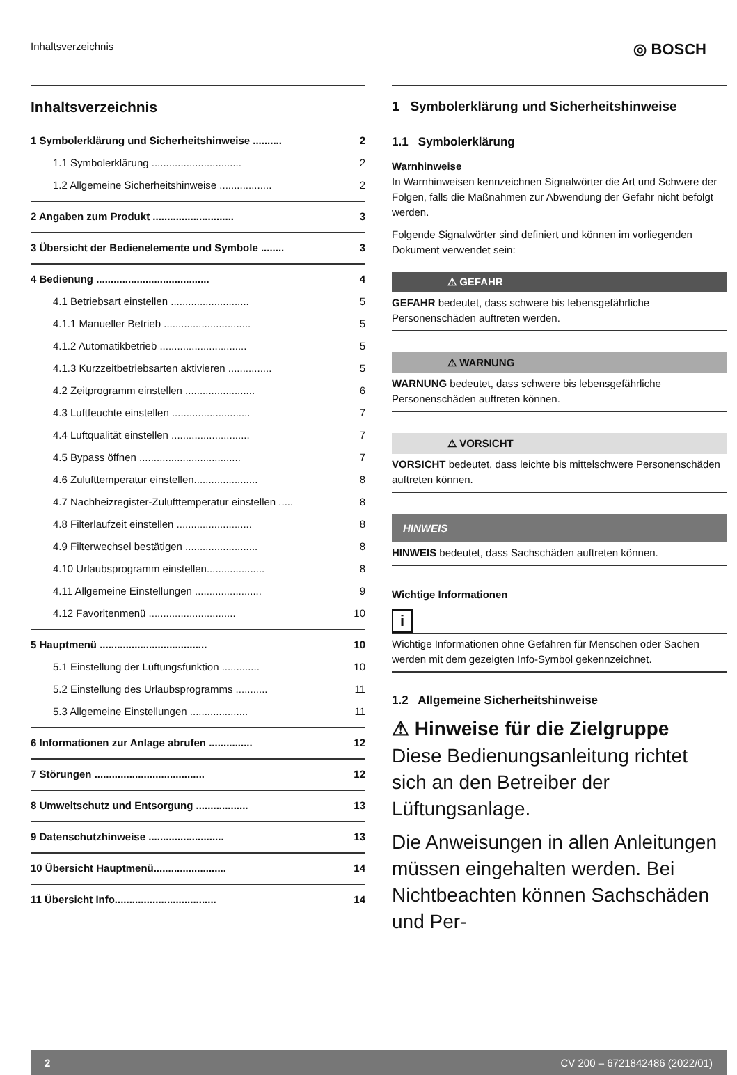Inhaltsverzeichnis ◎ BOSCH
Inhaltsverzeichnis
1 Symbolerklärung und Sicherheitshinweise .......... 2
1.1 Symbolerklärung ............................... 2
1.2 Allgemeine Sicherheitshinweise .................. 2
2 Angaben zum Produkt ............................ 3
3 Übersicht der Bedienelemente und Symbole ........ 3
4 Bedienung ....................................... 4
4.1 Betriebsart einstellen ........................... 5
4.1.1 Manueller Betrieb .............................. 5
4.1.2 Automatikbetrieb .............................. 5
4.1.3 Kurzzeitbetriebsarten aktivieren ............... 5
4.2 Zeitprogramm einstellen ........................ 6
4.3 Luftfeuchte einstellen ........................... 7
4.4 Luftqualität einstellen ........................... 7
4.5 Bypass öffnen ................................... 7
4.6 Zulufttemperatur einstellen...................... 8
4.7 Nachheizregister-Zulufttemperatur einstellen ..... 8
4.8 Filterlaufzeit einstellen .......................... 8
4.9 Filterwechsel bestätigen ......................... 8
4.10 Urlaubsprogramm einstellen.................... 8
4.11 Allgemeine Einstellungen ....................... 9
4.12 Favoritenmenü .............................. 10
5 Hauptmenü ..................................... 10
5.1 Einstellung der Lüftungsfunktion ............. 10
5.2 Einstellung des Urlaubsprogramms ........... 11
5.3 Allgemeine Einstellungen .................... 11
6 Informationen zur Anlage abrufen ............... 12
7 Störungen ...................................... 12
8 Umweltschutz und Entsorgung .................. 13
9 Datenschutzhinweise .......................... 13
10 Übersicht Hauptmenü......................... 14
11 Übersicht Info................................... 14
1 Symbolerklärung und Sicherheitshinweise
1.1 Symbolerklärung
Warnhinweise
In Warnhinweisen kennzeichnen Signalwörter die Art und Schwere der Folgen, falls die Maßnahmen zur Abwendung der Gefahr nicht befolgt werden.
Folgende Signalwörter sind definiert und können im vorliegenden Dokument verwendet sein:
⚠ GEFAHR
GEFAHR bedeutet, dass schwere bis lebensgefährliche Personenschäden auftreten werden.
⚠ WARNUNG
WARNUNG bedeutet, dass schwere bis lebensgefährliche Personenschäden auftreten können.
⚠ VORSICHT
VORSICHT bedeutet, dass leichte bis mittelschwere Personenschäden auftreten können.
HINWEIS
HINWEIS bedeutet, dass Sachschäden auftreten können.
Wichtige Informationen
i
Wichtige Informationen ohne Gefahren für Menschen oder Sachen werden mit dem gezeigten Info-Symbol gekennzeichnet.
1.2 Allgemeine Sicherheitshinweise
⚠ Hinweise für die Zielgruppe
Diese Bedienungsanleitung richtet sich an den Betreiber der Lüftungsanlage.
Die Anweisungen in allen Anleitungen müssen eingehalten werden. Bei Nichtbeachten können Sachschäden und Per-
2 CV 200 – 6721842486 (2022/01)